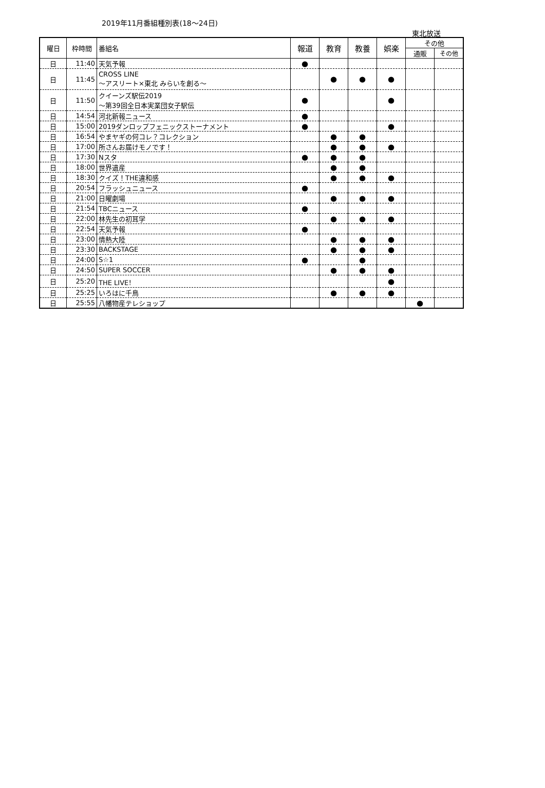2019年11月番組種別表(18〜24日)
東北放送
| 曜日 | 枠時間 | 番組名 | 報道 | 教育 | 教養 | 娯楽 | その他 | |
| --- | --- | --- | --- | --- | --- | --- | --- | --- |
| | | | | | | | 通販 | その他 |
| 日 | 11:40 | 天気予報 | ● | | | | | |
| 日 | 11:45 | CROSS LINE 〜アスリート×東北 みらいを創る〜 | | ● | ● | ● | | |
| 日 | 11:50 | クイーンズ駅伝2019 〜第39回全日本実業団女子駅伝 | ● | | | ● | | |
| 日 | 14:54 | 河北新報ニュース | ● | | | | | |
| 日 | 15:00 | 2019ダンロップフェニックストーナメント | ● | | | ● | | |
| 日 | 16:54 | やまヤギの何コレ？コレクション | | ● | ● | | | |
| 日 | 17:00 | 所さんお届けモノです！ | | ● | ● | ● | | |
| 日 | 17:30 | Nスタ | ● | ● | ● | | | |
| 日 | 18:00 | 世界遺産 | | ● | ● | | | |
| 日 | 18:30 | クイズ！THE違和感 | | ● | ● | ● | | |
| 日 | 20:54 | フラッシュニュース | ● | | | | | |
| 日 | 21:00 | 日曜劇場 | | ● | ● | ● | | |
| 日 | 21:54 | TBCニュース | ● | | | | | |
| 日 | 22:00 | 林先生の初耳学 | | ● | ● | ● | | |
| 日 | 22:54 | 天気予報 | ● | | | | | |
| 日 | 23:00 | 情熱大陸 | | ● | ● | ● | | |
| 日 | 23:30 | BACKSTAGE | | ● | ● | ● | | |
| 日 | 24:00 | S☆1 | ● | | ● | | | |
| 日 | 24:50 | SUPER SOCCER | | ● | ● | ● | | |
| 日 | 25:20 | THE LIVE！ | | | | ● | | |
| 日 | 25:25 | いろはに千鳥 | | ● | ● | ● | | |
| 日 | 25:55 | 八幡物産テレショップ | | | | | ● | |